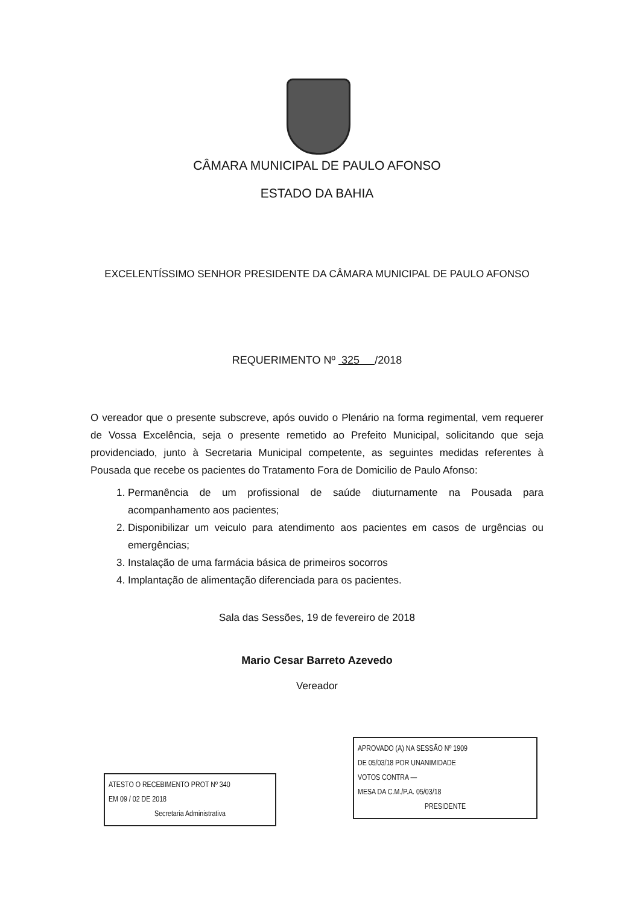CÂMARA MUNICIPAL DE PAULO AFONSO
ESTADO DA BAHIA
EXCELENTÍSSIMO SENHOR PRESIDENTE DA CÂMARA MUNICIPAL DE PAULO AFONSO
REQUERIMENTO Nº 325 /2018
O vereador que o presente subscreve, após ouvido o Plenário na forma regimental, vem requerer de Vossa Excelência, seja o presente remetido ao Prefeito Municipal, solicitando que seja providenciado, junto à Secretaria Municipal competente, as seguintes medidas referentes à Pousada que recebe os pacientes do Tratamento Fora de Domicilio de Paulo Afonso:
1. Permanência de um profissional de saúde diuturnamente na Pousada para acompanhamento aos pacientes;
2. Disponibilizar um veiculo para atendimento aos pacientes em casos de urgências ou emergências;
3. Instalação de uma farmácia básica de primeiros socorros
4. Implantação de alimentação diferenciada para os pacientes.
Sala das Sessões, 19 de fevereiro de 2018
Mario Cesar Barreto Azevedo
Vereador
ATESTO O RECEBIMENTO PROT Nº 340
EM 09 / 02 DE 2018
Secretaria Administrativa
APROVADO (A) NA SESSÃO Nº 1909
DE 05/03/18 POR UNANIMIDADE
VOTOS CONTRA —
MESA DA C.M./P.A. 05/03/18
PRESIDENTE